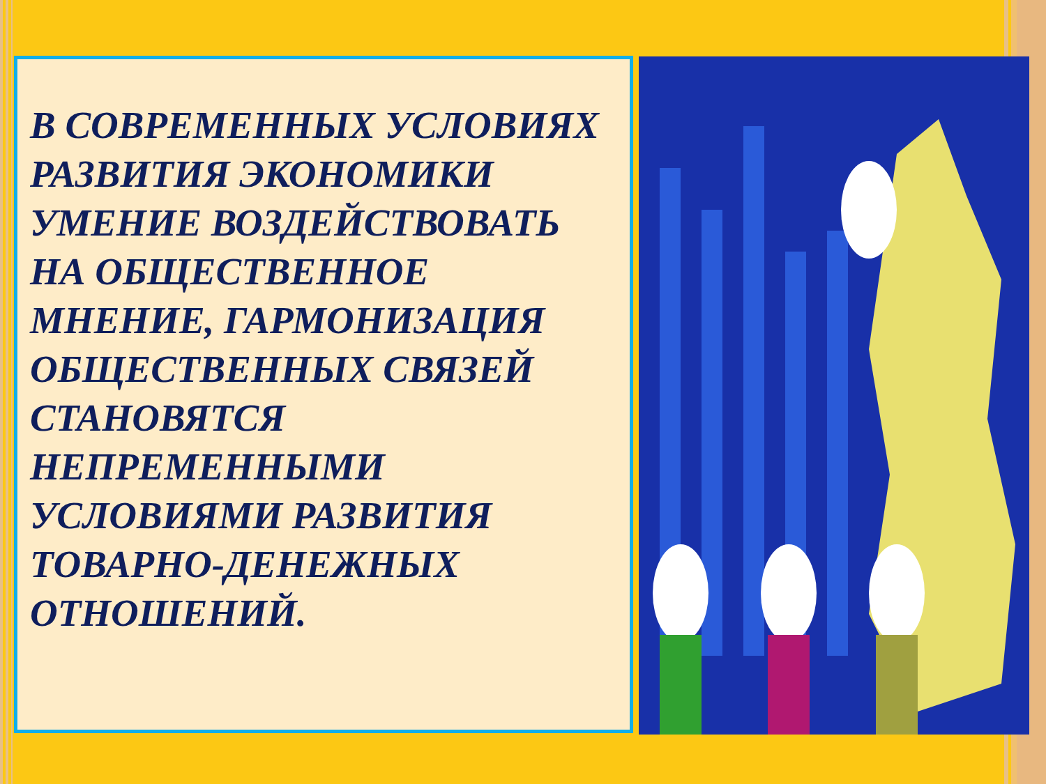В СОВРЕМЕННЫХ УСЛОВИЯХ РАЗВИТИЯ ЭКОНОМИКИ УМЕНИЕ ВОЗДЕЙСТВОВАТЬ НА ОБЩЕСТВЕННОЕ МНЕНИЕ, ГАРМОНИЗАЦИЯ ОБЩЕСТВЕННЫХ СВЯЗЕЙ СТАНОВЯТСЯ НЕПРЕМЕННЫМИ УСЛОВИЯМИ РАЗВИТИЯ ТОВАРНО-ДЕНЕЖНЫХ ОТНОШЕНИЙ.